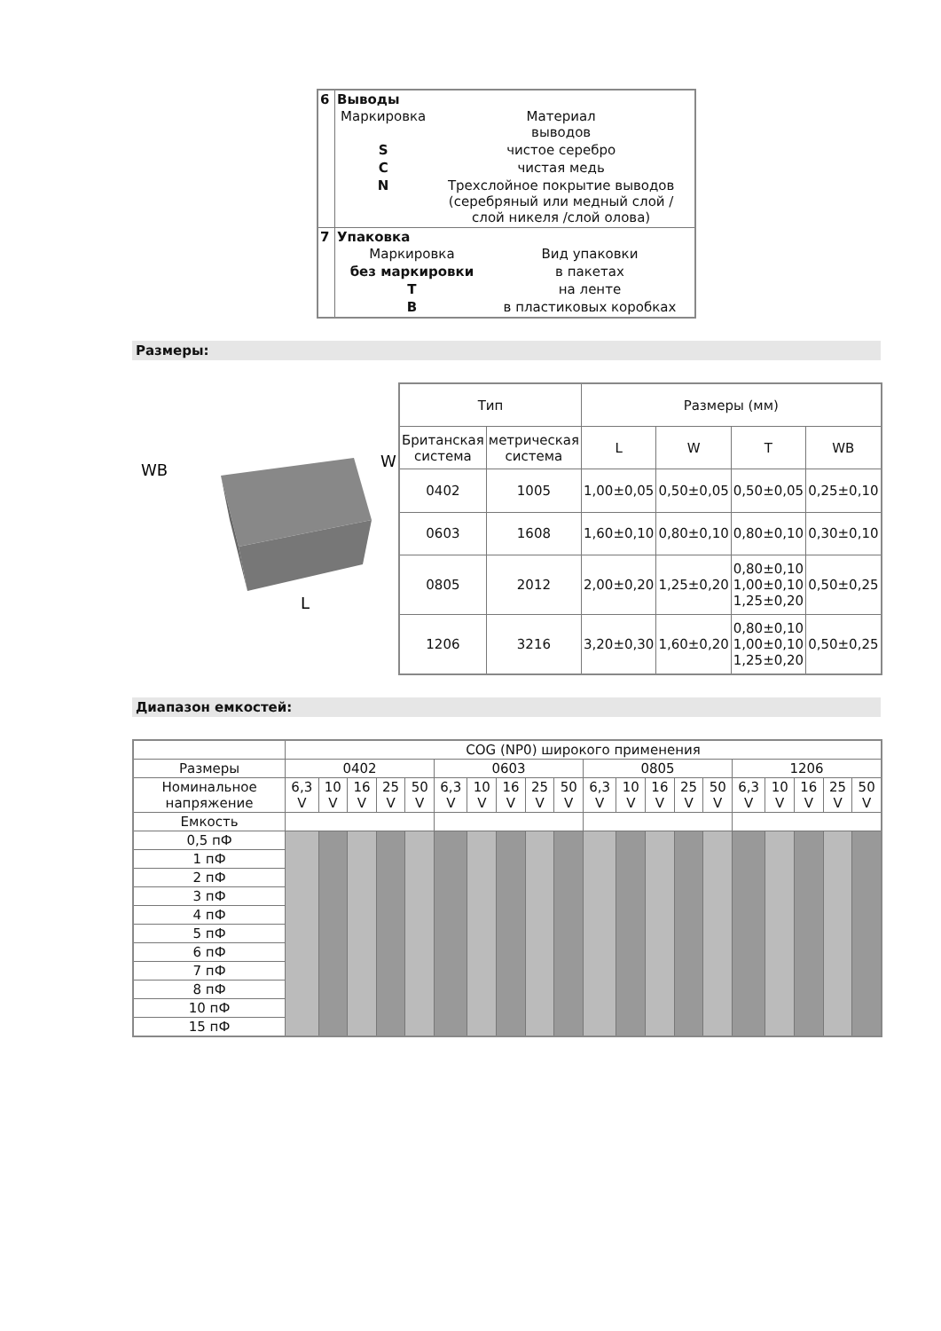| 6 | Выводы / Маркировка / Материал выводов / / S / чистое серебро / / C / чистая медь / / N / Трехслойное покрытие выводов (серебряный или медный слой / слой никеля /слой олова) / |
| 7 | Упаковка / Маркировка / Вид упаковки / / без маркировки / в пакетах / / T / на ленте / / B / в пластиковых коробках / |
Размеры:
WB
L
W
| Тип | | Размеры (мм) | | | |
| Британская система | метрическая система | L | W | T | WB |
| 0402 | 1005 | 1,00±0,05 | 0,50±0,05 | 0,50±0,05 | 0,25±0,10 |
| 0603 | 1608 | 1,60±0,10 | 0,80±0,10 | 0,80±0,10 | 0,30±0,10 |
| 0805 | 2012 | 2,00±0,20 | 1,25±0,20 | 0,80±0,10 1,00±0,10 1,25±0,20 | 0,50±0,25 |
| 1206 | 3216 | 3,20±0,30 | 1,60±0,20 | 0,80±0,10 1,00±0,10 1,25±0,20 | 0,50±0,25 |
Диапазон емкостей:
| | COG (NP0) широкого применения | | | | | | | | | | | | | | | | | | | |
| Размеры | 0402 | | | | | 0603 | | | | | 0805 | | | | | 1206 | | | | |
| Номинальное напряжение | 6,3 V | 10 V | 16 V | 25 V | 50 V | 6,3 V | 10 V | 16 V | 25 V | 50 V | 6,3 V | 10 V | 16 V | 25 V | 50 V | 6,3 V | 10 V | 16 V | 25 V | 50 V |
| Емкость | | | | | | | | | | | | | | | | | | | | |
| 0,5 пФ | | | | | | | | | | | | | | | | | | | | |
| 1 пФ | | | | | | | | | | | | | | | | | | | | |
| 2 пФ | | | | | | | | | | | | | | | | | | | | |
| 3 пФ | | | | | | | | | | | | | | | | | | | | |
| 4 пФ | | | | | | | | | | | | | | | | | | | | |
| 5 пФ | | | | | | | | | | | | | | | | | | | | |
| 6 пФ | | | | | | | | | | | | | | | | | | | | |
| 7 пФ | | | | | | | | | | | | | | | | | | | | |
| 8 пФ | | | | | | | | | | | | | | | | | | | | |
| 10 пФ | | | | | | | | | | | | | | | | | | | | |
| 15 пФ | | | | | | | | | | | | | | | | | | | | |